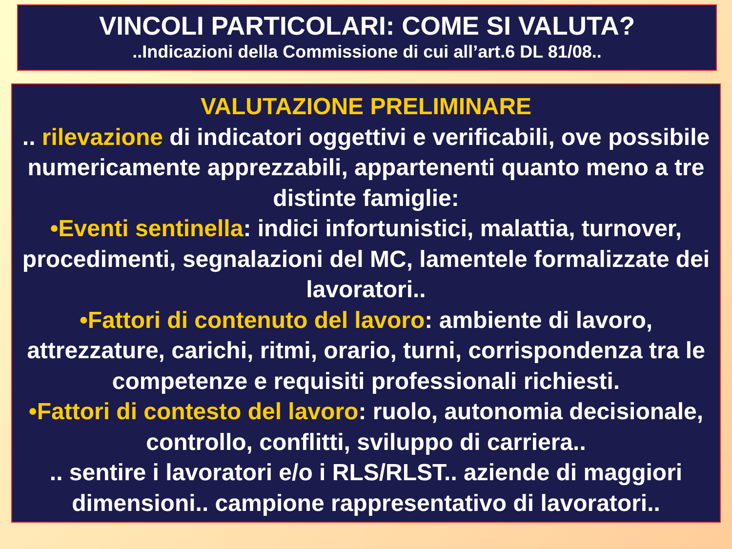VINCOLI PARTICOLARI: COME SI VALUTA?
..Indicazioni della Commissione di cui all’art.6 DL 81/08..
VALUTAZIONE PRELIMINARE
.. rilevazione di indicatori oggettivi e verificabili, ove possibile numericamente apprezzabili, appartenenti quanto meno a tre distinte famiglie:
•Eventi sentinella: indici infortunistici, malattia, turnover, procedimenti, segnalazioni del MC, lamentele formalizzate dei lavoratori..
•Fattori di contenuto del lavoro: ambiente di lavoro, attrezzature, carichi, ritmi, orario, turni, corrispondenza tra le competenze e requisiti professionali richiesti.
•Fattori di contesto del lavoro: ruolo, autonomia decisionale, controllo, conflitti, sviluppo di carriera..
.. sentire i lavoratori e/o i RLS/RLST.. aziende di maggiori dimensioni.. campione rappresentativo di lavoratori..